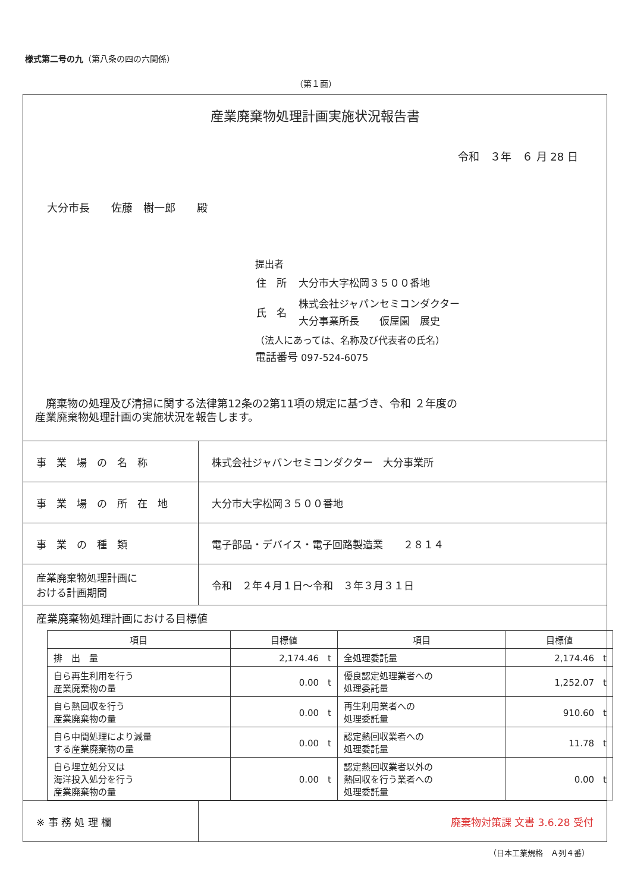様式第二号の九（第八条の四の六関係）
（第１面）
産業廃棄物処理計画実施状況報告書
令和　３年　６ 月 28 日
大分市長　　佐藤　樹一郎　　殿
提出者
| 住 所 | 大分市大字松岡３５００番地 |
| 氏 名 | 株式会社ジャパンセミコンダクター 大分事業所長 仮屋園 展史 |
（法人にあっては、名称及び代表者の氏名）
電話番号 097-524-6075
　廃棄物の処理及び清掃に関する法律第12条の2第11項の規定に基づき、令和 ２年度の
産業廃棄物処理計画の実施状況を報告します。
| 事 業 場 の 名 称 | 株式会社ジャパンセミコンダクター 大分事業所 |
| 事 業 場 の 所 在 地 | 大分市大字松岡３５００番地 |
| 事 業 の 種 類 | 電子部品・デバイス・電子回路製造業 ２８１４ |
| 産業廃棄物処理計画に おける計画期間 | 令和 ２年４月１日～令和 ３年３月３１日 |
産業廃棄物処理計画における目標値
| 項目 | 目標値 | 項目 | 目標値 |
| --- | --- | --- | --- |
| 排 出 量 | 2,174.46 t | 全処理委託量 | 2,174.46 t |
| 自ら再生利用を行う 産業廃棄物の量 | 0.00 t | 優良認定処理業者への 処理委託量 | 1,252.07 t |
| 自ら熱回収を行う 産業廃棄物の量 | 0.00 t | 再生利用業者への 処理委託量 | 910.60 t |
| 自ら中間処理により減量 する産業廃棄物の量 | 0.00 t | 認定熱回収業者への 処理委託量 | 11.78 t |
| 自ら埋立処分又は 海洋投入処分を行う 産業廃棄物の量 | 0.00 t | 認定熱回収業者以外の 熱回収を行う業者への 処理委託量 | 0.00 t |
| ※ 事 務 処 理 欄 | 廃棄物対策課 文書 3.6.28 受付 |
（日本工業規格　Ａ列４番）